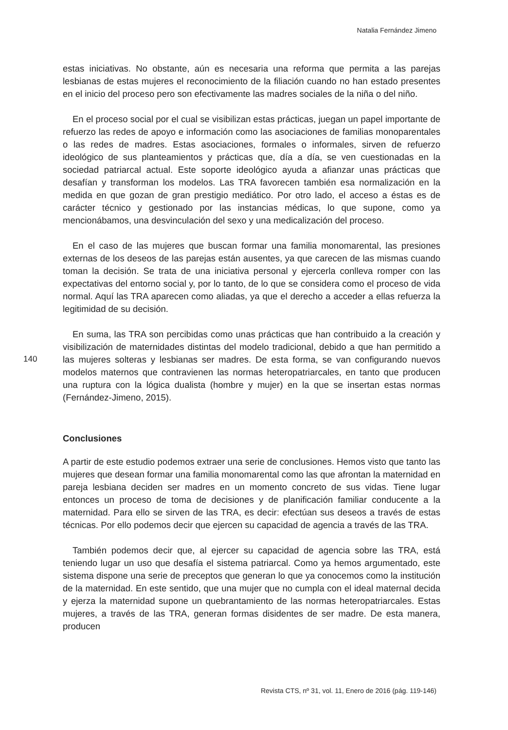Natalia Fernández Jimeno
140
estas iniciativas. No obstante, aún es necesaria una reforma que permita a las parejas lesbianas de estas mujeres el reconocimiento de la filiación cuando no han estado presentes en el inicio del proceso pero son efectivamente las madres sociales de la niña o del niño.
En el proceso social por el cual se visibilizan estas prácticas, juegan un papel importante de refuerzo las redes de apoyo e información como las asociaciones de familias monoparentales o las redes de madres. Estas asociaciones, formales o informales, sirven de refuerzo ideológico de sus planteamientos y prácticas que, día a día, se ven cuestionadas en la sociedad patriarcal actual. Este soporte ideológico ayuda a afianzar unas prácticas que desafían y transforman los modelos. Las TRA favorecen también esa normalización en la medida en que gozan de gran prestigio mediático. Por otro lado, el acceso a éstas es de carácter técnico y gestionado por las instancias médicas, lo que supone, como ya mencionábamos, una desvinculación del sexo y una medicalización del proceso.
En el caso de las mujeres que buscan formar una familia monomarental, las presiones externas de los deseos de las parejas están ausentes, ya que carecen de las mismas cuando toman la decisión. Se trata de una iniciativa personal y ejercerla conlleva romper con las expectativas del entorno social y, por lo tanto, de lo que se considera como el proceso de vida normal. Aquí las TRA aparecen como aliadas, ya que el derecho a acceder a ellas refuerza la legitimidad de su decisión.
En suma, las TRA son percibidas como unas prácticas que han contribuido a la creación y visibilización de maternidades distintas del modelo tradicional, debido a que han permitido a las mujeres solteras y lesbianas ser madres. De esta forma, se van configurando nuevos modelos maternos que contravienen las normas heteropatriarcales, en tanto que producen una ruptura con la lógica dualista (hombre y mujer) en la que se insertan estas normas (Fernández-Jimeno, 2015).
Conclusiones
A partir de este estudio podemos extraer una serie de conclusiones. Hemos visto que tanto las mujeres que desean formar una familia monomarental como las que afrontan la maternidad en pareja lesbiana deciden ser madres en un momento concreto de sus vidas. Tiene lugar entonces un proceso de toma de decisiones y de planificación familiar conducente a la maternidad. Para ello se sirven de las TRA, es decir: efectúan sus deseos a través de estas técnicas. Por ello podemos decir que ejercen su capacidad de agencia a través de las TRA.
También podemos decir que, al ejercer su capacidad de agencia sobre las TRA, está teniendo lugar un uso que desafía el sistema patriarcal. Como ya hemos argumentado, este sistema dispone una serie de preceptos que generan lo que ya conocemos como la institución de la maternidad. En este sentido, que una mujer que no cumpla con el ideal maternal decida y ejerza la maternidad supone un quebrantamiento de las normas heteropatriarcales. Estas mujeres, a través de las TRA, generan formas disidentes de ser madre. De esta manera, producen
Revista CTS, nº 31, vol. 11, Enero de 2016 (pág. 119-146)